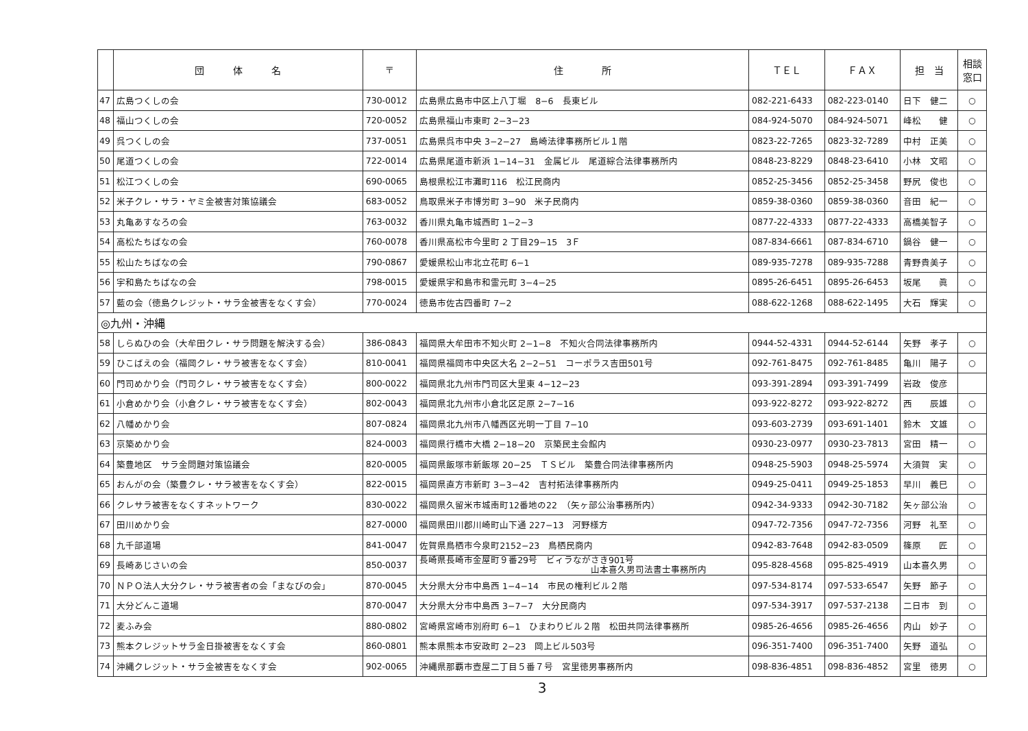| | 団 体 名 | 〒 | 住 所 | ＴＥＬ | ＦＡＸ | 担 当 | 相談 窓口 |
| --- | --- | --- | --- | --- | --- | --- | --- |
| 47 | 広島つくしの会 | 730-0012 | 広島県広島市中区上八丁堀 8−6 長東ビル | 082-221-6433 | 082-223-0140 | 日下 健二 | ○ |
| 48 | 福山つくしの会 | 720-0052 | 広島県福山市東町 2−3−23 | 084-924-5070 | 084-924-5071 | 峰松 健 | ○ |
| 49 | 呉つくしの会 | 737-0051 | 広島県呉市中央 3−2−27 島崎法律事務所ビル１階 | 0823-22-7265 | 0823-32-7289 | 中村 正美 | ○ |
| 50 | 尾道つくしの会 | 722-0014 | 広島県尾道市新浜 1−14−31 金属ビル 尾道綜合法律事務所内 | 0848-23-8229 | 0848-23-6410 | 小林 文昭 | ○ |
| 51 | 松江つくしの会 | 690-0065 | 島根県松江市灘町116 松江民商内 | 0852-25-3456 | 0852-25-3458 | 野尻 俊也 | ○ |
| 52 | 米子クレ・サラ・ヤミ金被害対策協議会 | 683-0052 | 鳥取県米子市博労町 3−90 米子民商内 | 0859-38-0360 | 0859-38-0360 | 音田 紀一 | ○ |
| 53 | 丸亀あすなろの会 | 763-0032 | 香川県丸亀市城西町 1−2−3 | 0877-22-4333 | 0877-22-4333 | 高橋美智子 | ○ |
| 54 | 高松たちばなの会 | 760-0078 | 香川県高松市今里町 2 丁目29−15 3Ｆ | 087-834-6661 | 087-834-6710 | 鍋谷 健一 | ○ |
| 55 | 松山たちばなの会 | 790-0867 | 愛媛県松山市北立花町 6−1 | 089-935-7278 | 089-935-7288 | 青野貴美子 | ○ |
| 56 | 宇和島たちばなの会 | 798-0015 | 愛媛県宇和島市和霊元町 3−4−25 | 0895-26-6451 | 0895-26-6453 | 坂尾 眞 | ○ |
| 57 | 藍の会（徳島クレジット・サラ金被害をなくす会） | 770-0024 | 徳島市佐古四番町 7−2 | 088-622-1268 | 088-622-1495 | 大石 輝実 | ○ |
| ◎九州・沖縄 | | | | | | | |
| 58 | しらぬひの会（大牟田クレ・サラ問題を解決する会） | 386-0843 | 福岡県大牟田市不知火町 2−1−8 不知火合同法律事務所内 | 0944-52-4331 | 0944-52-6144 | 矢野 孝子 | ○ |
| 59 | ひこばえの会（福岡クレ・サラ被害をなくす会） | 810-0041 | 福岡県福岡市中央区大名 2−2−51 コーポラス吉田501号 | 092-761-8475 | 092-761-8485 | 亀川 陽子 | ○ |
| 60 | 門司めかり会（門司クレ・サラ被害をなくす会） | 800-0022 | 福岡県北九州市門司区大里東 4−12−23 | 093-391-2894 | 093-391-7499 | 岩政 俊彦 | |
| 61 | 小倉めかり会（小倉クレ・サラ被害をなくす会） | 802-0043 | 福岡県北九州市小倉北区足原 2−7−16 | 093-922-8272 | 093-922-8272 | 西 辰雄 | ○ |
| 62 | 八幡めかり会 | 807-0824 | 福岡県北九州市八幡西区光明一丁目 7−10 | 093-603-2739 | 093-691-1401 | 鈴木 文雄 | ○ |
| 63 | 京築めかり会 | 824-0003 | 福岡県行橋市大橋 2−18−20 京築民主会館内 | 0930-23-0977 | 0930-23-7813 | 宮田 精一 | ○ |
| 64 | 築豊地区 サラ金問題対策協議会 | 820-0005 | 福岡県飯塚市新飯塚 20−25 ＴＳビル 築豊合同法律事務所内 | 0948-25-5903 | 0948-25-5974 | 大須賀 実 | ○ |
| 65 | おんがの会（築豊クレ・サラ被害をなくす会） | 822-0015 | 福岡県直方市新町 3−3−42 吉村拓法律事務所内 | 0949-25-0411 | 0949-25-1853 | 早川 義巳 | ○ |
| 66 | クレサラ被害をなくすネットワーク | 830-0022 | 福岡県久留米市城南町12番地の22 （矢ヶ部公治事務所内） | 0942-34-9333 | 0942-30-7182 | 矢ヶ部公治 | ○ |
| 67 | 田川めかり会 | 827-0000 | 福岡県田川郡川崎町山下通 227−13 河野様方 | 0947-72-7356 | 0947-72-7356 | 河野 礼至 | ○ |
| 68 | 九千部道場 | 841-0047 | 佐賀県鳥栖市今泉町2152−23 鳥栖民商内 | 0942-83-7648 | 0942-83-0509 | 篠原 匠 | ○ |
| 69 | 長崎あじさいの会 | 850-0037 | 長崎県長崎市金屋町９番29号 ビィラながさき901号 山本喜久男司法書士事務所内 | 095-828-4568 | 095-825-4919 | 山本喜久男 | ○ |
| 70 | ＮＰＯ法人大分クレ・サラ被害者の会「まなびの会」 | 870-0045 | 大分県大分市中島西 1−4−14 市民の権利ビル２階 | 097-534-8174 | 097-533-6547 | 矢野 節子 | ○ |
| 71 | 大分どんこ道場 | 870-0047 | 大分県大分市中島西 3−7−7 大分民商内 | 097-534-3917 | 097-537-2138 | 二日市 到 | ○ |
| 72 | 麦ふみ会 | 880-0802 | 宮崎県宮崎市別府町 6−1 ひまわりビル２階 松田共同法律事務所 | 0985-26-4656 | 0985-26-4656 | 内山 妙子 | ○ |
| 73 | 熊本クレジットサラ金日掛被害をなくす会 | 860-0801 | 熊本県熊本市安政町 2−23 岡上ビル503号 | 096-351-7400 | 096-351-7400 | 矢野 道弘 | ○ |
| 74 | 沖縄クレジット・サラ金被害をなくす会 | 902-0065 | 沖縄県那覇市壺屋二丁目５番７号 宮里徳男事務所内 | 098-836-4851 | 098-836-4852 | 宮里 徳男 | ○ |
3